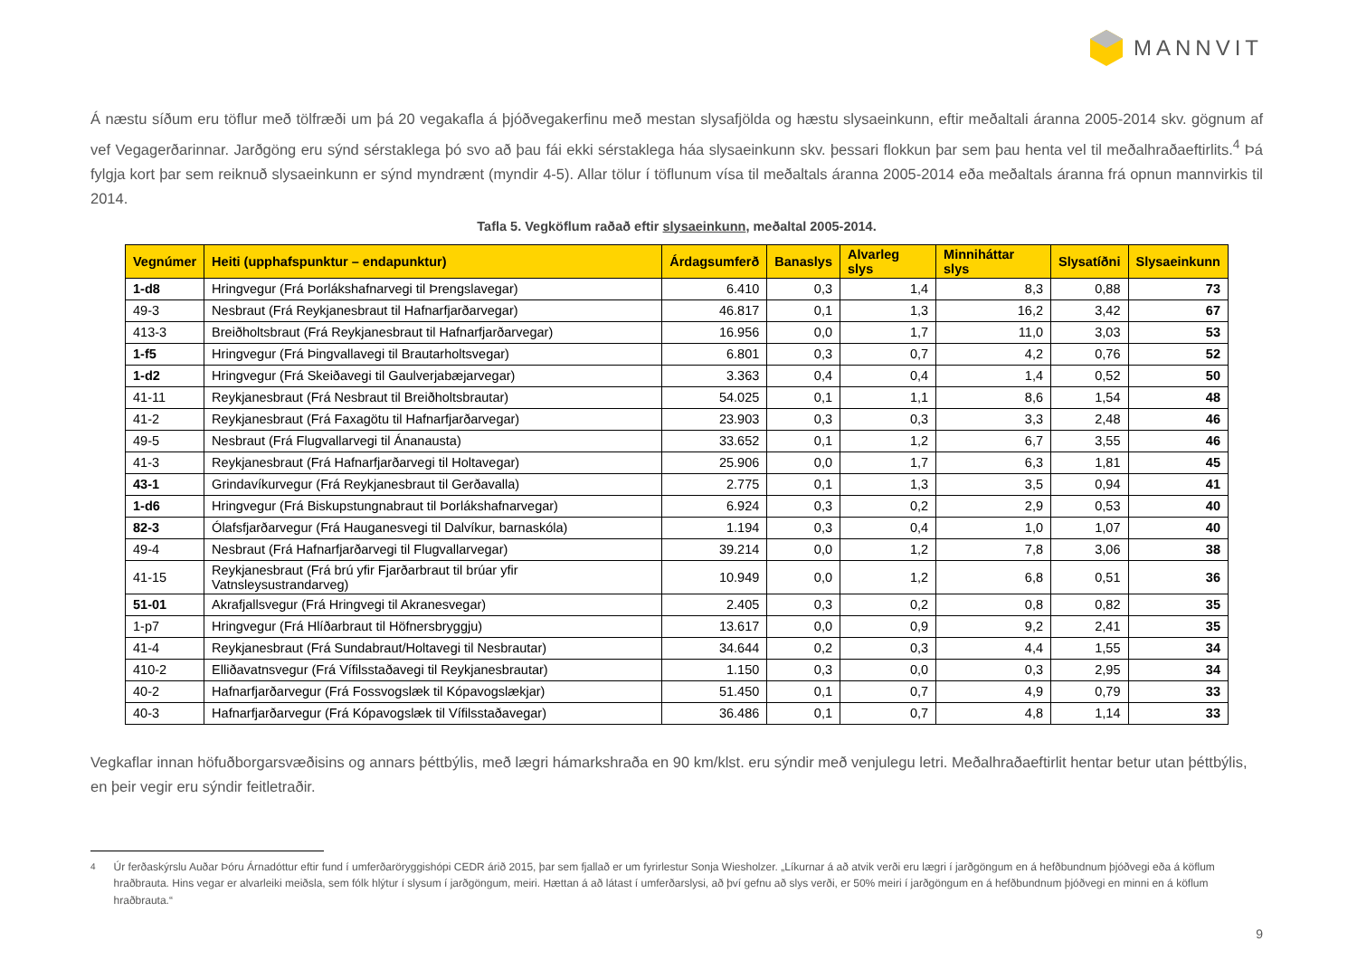MANNVIT
Á næstu síðum eru töflur með tölfræði um þá 20 vegakafla á þjóðvegakerfinu með mestan slysafjölda og hæstu slysaeinkunn, eftir meðaltali áranna 2005-2014 skv. gögnum af vef Vegagerðarinnar. Jarðgöng eru sýnd sérstaklega þó svo að þau fái ekki sérstaklega háa slysaeinkunn skv. þessari flokkun þar sem þau henta vel til meðalhraðaeftirlits.<sup>4</sup> Þá fylgja kort þar sem reiknuð slysaeinkunn er sýnd myndrænt (myndir 4-5). Allar tölur í töflunum vísa til meðaltals áranna 2005-2014 eða meðaltals áranna frá opnun mannvirkis til 2014.
Tafla 5. Vegköflum raðað eftir slysaeinkunn, meðaltal 2005-2014.
| Vegnúmer | Heiti (upphafspunktur – endapunktur) | Árdagsumferð | Banaslys | Alvarleg slys | Minniháttar slys | Slysatíðni | Slysaeinkunn |
| --- | --- | --- | --- | --- | --- | --- | --- |
| 1-d8 | Hringvegur (Frá Þorlákshafnarvegi til Þrengslavegar) | 6.410 | 0,3 | 1,4 | 8,3 | 0,88 | 73 |
| 49-3 | Nesbraut (Frá Reykjanesbraut til Hafnarfjarðarvegar) | 46.817 | 0,1 | 1,3 | 16,2 | 3,42 | 67 |
| 413-3 | Breiðholtsbraut (Frá Reykjanesbraut til Hafnarfjarðarvegar) | 16.956 | 0,0 | 1,7 | 11,0 | 3,03 | 53 |
| 1-f5 | Hringvegur (Frá Þingvallavegi til Brautarholtsvegar) | 6.801 | 0,3 | 0,7 | 4,2 | 0,76 | 52 |
| 1-d2 | Hringvegur (Frá Skeiðavegi til Gaulverjabæjarvegar) | 3.363 | 0,4 | 0,4 | 1,4 | 0,52 | 50 |
| 41-11 | Reykjanesbraut (Frá Nesbraut til Breiðholtsbrautar) | 54.025 | 0,1 | 1,1 | 8,6 | 1,54 | 48 |
| 41-2 | Reykjanesbraut (Frá Faxagötu til Hafnarfjarðarvegar) | 23.903 | 0,3 | 0,3 | 3,3 | 2,48 | 46 |
| 49-5 | Nesbraut (Frá Flugvallarvegi til Ánanausta) | 33.652 | 0,1 | 1,2 | 6,7 | 3,55 | 46 |
| 41-3 | Reykjanesbraut (Frá Hafnarfjarðarvegi til Holtavegar) | 25.906 | 0,0 | 1,7 | 6,3 | 1,81 | 45 |
| 43-1 | Grindavíkurvegur (Frá Reykjanesbraut til Gerðavalla) | 2.775 | 0,1 | 1,3 | 3,5 | 0,94 | 41 |
| 1-d6 | Hringvegur (Frá Biskupstungnabraut til Þorlákshafnarvegar) | 6.924 | 0,3 | 0,2 | 2,9 | 0,53 | 40 |
| 82-3 | Ólafsfjarðarvegur (Frá Hauganesvegi til Dalvíkur, barnaskóla) | 1.194 | 0,3 | 0,4 | 1,0 | 1,07 | 40 |
| 49-4 | Nesbraut (Frá Hafnarfjarðarvegi til Flugvallarvegar) | 39.214 | 0,0 | 1,2 | 7,8 | 3,06 | 38 |
| 41-15 | Reykjanesbraut (Frá brú yfir Fjarðarbraut til brúar yfir Vatnsleysustrandarveg) | 10.949 | 0,0 | 1,2 | 6,8 | 0,51 | 36 |
| 51-01 | Akrafjallsvegur (Frá Hringvegi til Akranesvegar) | 2.405 | 0,3 | 0,2 | 0,8 | 0,82 | 35 |
| 1-p7 | Hringvegur (Frá Hlíðarbraut til Höfnersbryggju) | 13.617 | 0,0 | 0,9 | 9,2 | 2,41 | 35 |
| 41-4 | Reykjanesbraut (Frá Sundabraut/Holtavegi til Nesbrautar) | 34.644 | 0,2 | 0,3 | 4,4 | 1,55 | 34 |
| 410-2 | Elliðavatnsvegur (Frá Vífilsstaðavegi til Reykjanesbrautar) | 1.150 | 0,3 | 0,0 | 0,3 | 2,95 | 34 |
| 40-2 | Hafnarfjarðarvegur (Frá Fossvogslæk til Kópavogslækjar) | 51.450 | 0,1 | 0,7 | 4,9 | 0,79 | 33 |
| 40-3 | Hafnarfjarðarvegur (Frá Kópavogslæk til Vífilsstaðavegar) | 36.486 | 0,1 | 0,7 | 4,8 | 1,14 | 33 |
Vegkaflar innan höfuðborgarsvæðisins og annars þéttbýlis, með lægri hámarkshraða en 90 km/klst. eru sýndir með venjulegu letri. Meðalhraðaeftirlit hentar betur utan þéttbýlis, en þeir vegir eru sýndir feitletraðir.
<sup>4</sup> Úr ferðaskýrslu Auðar Þóru Árnadóttur eftir fund í umferðaröryggishópi CEDR árið 2015, þar sem fjallað er um fyrirlestur Sonja Wiesholzer. „Líkurnar á að atvik verði eru lægri í jarðgöngum en á hefðbundnum þjóðvegi eða á köflum hraðbrauta. Hins vegar er alvarleiki meiðsla, sem fólk hlýtur í slysum í jarðgöngum, meiri. Hættan á að látast í umferðarslysi, að því gefnu að slys verði, er 50% meiri í jarðgöngum en á hefðbundnum þjóðvegi en minni en á köflum hraðbrauta.“
9